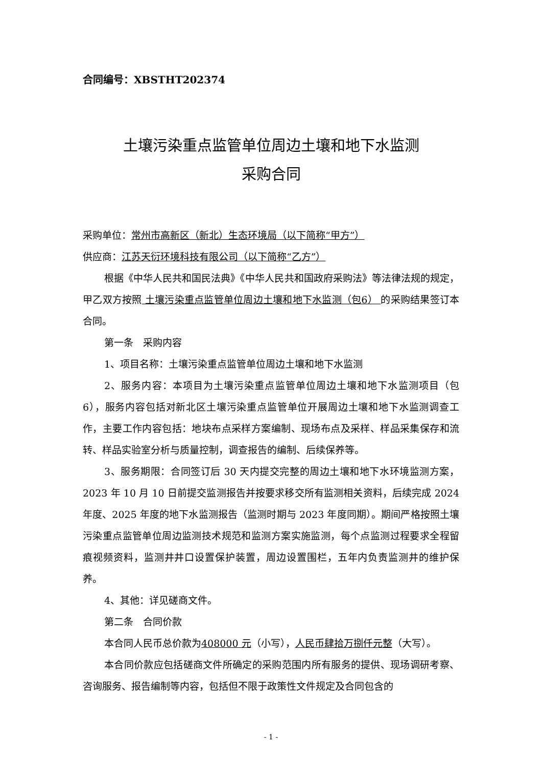合同编号：XBSTHT202374
土壤污染重点监管单位周边土壤和地下水监测
采购合同
采购单位：常州市高新区（新北）生态环境局（以下简称“甲方”）
供应商：江苏天衍环境科技有限公司（以下简称“乙方”）
根据《中华人民共和国民法典》《中华人民共和国政府采购法》等法律法规的规定，甲乙双方按照 土壤污染重点监管单位周边土壤和地下水监测（包6） 的采购结果签订本合同。
第一条　采购内容
1、项目名称：土壤污染重点监管单位周边土壤和地下水监测
2、服务内容：本项目为土壤污染重点监管单位周边土壤和地下水监测项目（包 6），服务内容包括对新北区土壤污染重点监管单位开展周边土壤和地下水监测调查工作，主要工作内容包括：地块布点采样方案编制、现场布点及采样、样品采集保存和流转、样品实验室分析与质量控制，调查报告的编制、后续保养等。
3、服务期限：合同签订后 30 天内提交完整的周边土壤和地下水环境监测方案，2023 年 10 月 10 日前提交监测报告并按要求移交所有监测相关资料，后续完成 2024 年度、2025 年度的地下水监测报告（监测时期与 2023 年度同期）。期间严格按照土壤污染重点监管单位周边监测技术规范和监测方案实施监测，每个点监测过程要求全程留痕视频资料，监测井井口设置保护装置，周边设置围栏，五年内负责监测井的维护保养。
4、其他：详见磋商文件。
第二条　合同价款
本合同人民币总价款为408000 元（小写），人民币肆拾万捌仟元整（大写）。
本合同价款应包括磋商文件所确定的采购范围内所有服务的提供、现场调研考察、咨询服务、报告编制等内容，包括但不限于政策性文件规定及合同包含的
- 1 -